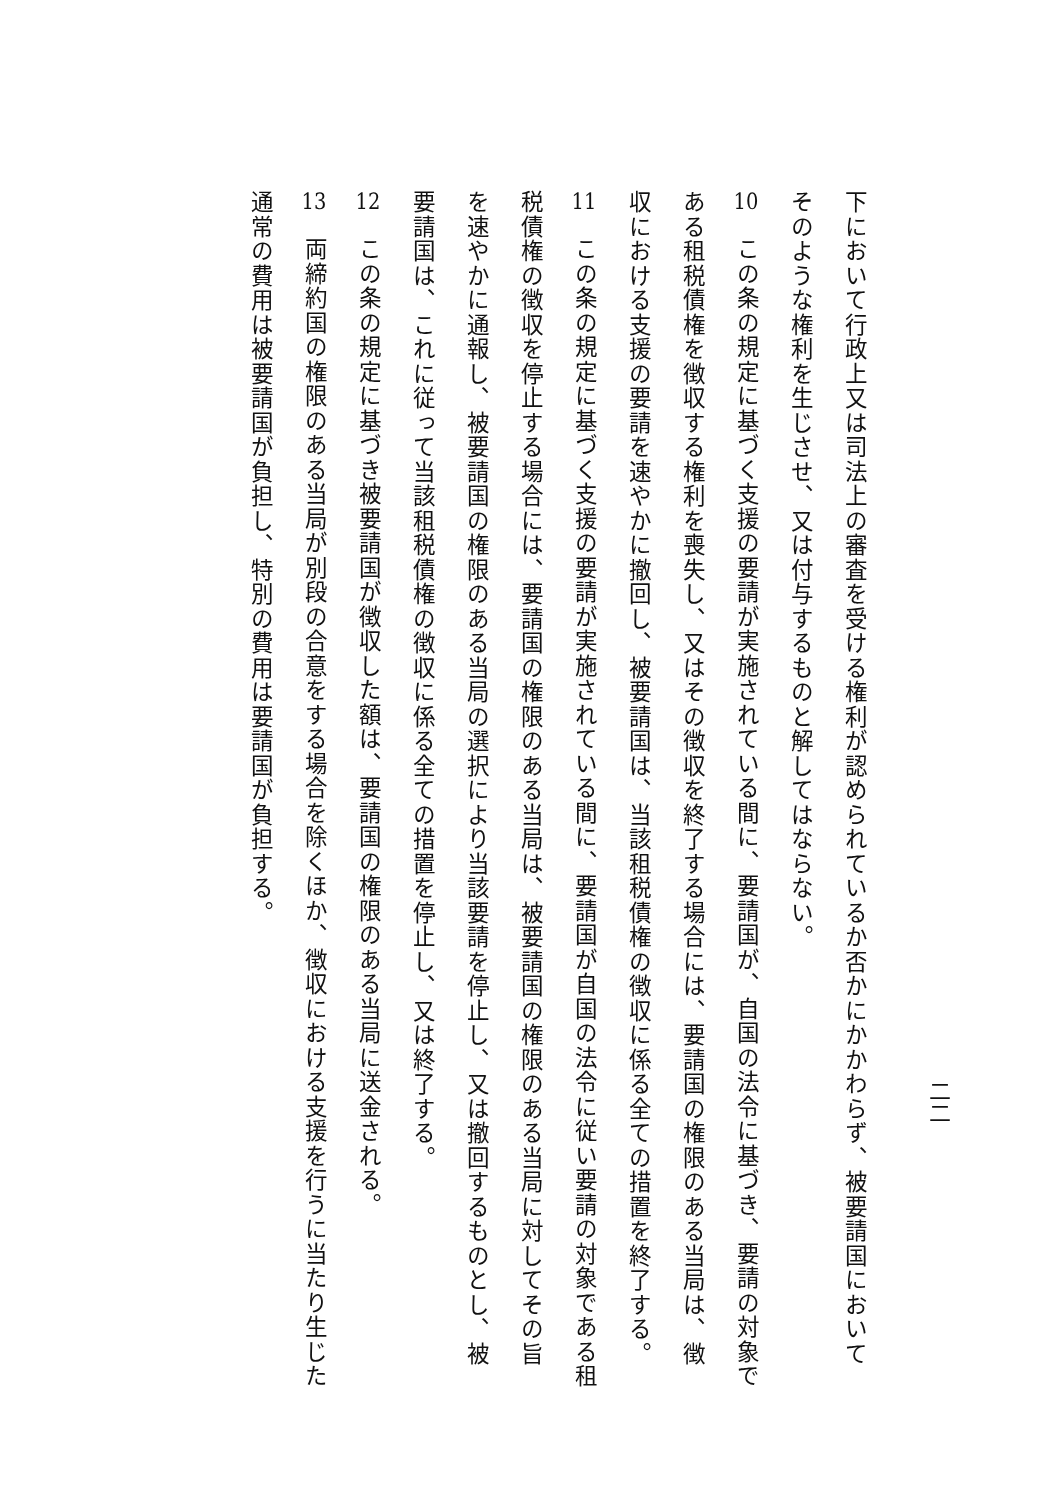二二
下において行政上又は司法上の審査を受ける権利が認められているか否かにかかわらず、被要請国においてそのような権利を生じさせ、又は付与するものと解してはならない。
10　この条の規定に基づく支援の要請が実施されている間に、要請国が、自国の法令に基づき、要請の対象である租税債権を徴収する権利を喪失し、又はその徴収を終了する場合には、要請国の権限のある当局は、徴収における支援の要請を速やかに撤回し、被要請国は、当該租税債権の徴収に係る全ての措置を終了する。
11　この条の規定に基づく支援の要請が実施されている間に、要請国が自国の法令に従い要請の対象である租税債権の徴収を停止する場合には、要請国の権限のある当局は、被要請国の権限のある当局に対してその旨を速やかに通報し、被要請国の権限のある当局の選択により当該要請を停止し、又は撤回するものとし、被要請国は、これに従って当該租税債権の徴収に係る全ての措置を停止し、又は終了する。
12　この条の規定に基づき被要請国が徴収した額は、要請国の権限のある当局に送金される。
13　両締約国の権限のある当局が別段の合意をする場合を除くほか、徴収における支援を行うに当たり生じた通常の費用は被要請国が負担し、特別の費用は要請国が負担する。